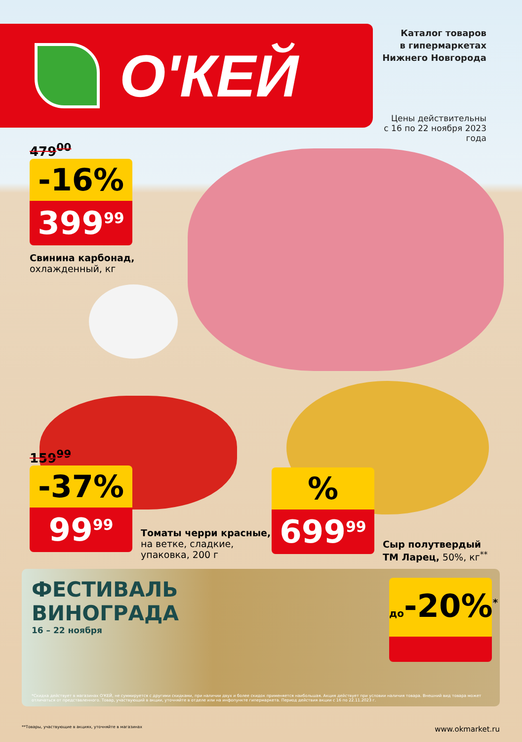О'КЕЙ
Каталог товаров
в гипермаркетах
Нижнего Новгорода
Цены действительны
с 16 по 22 ноября 2023 года
479<sup>00</sup>
-16%
399<sup>99</sup>
Свинина карбонад,
охлажденный, кг
159<sup>99</sup>
-37%
99<sup>99</sup>
Томаты черри красные,
на ветке, сладкие,
упаковка, 200 г
%
699<sup>99</sup>
Сыр полутвердый
ТМ Ларец, 50%, кг<sup>**</sup>
ФЕСТИВАЛЬ
ВИНОГРАДА
16 – 22 ноября
до-20%<sup>*</sup>
*Скидка действует в магазинах О'КЕЙ, не суммируется с другими скидками, при наличии двух и более скидок применяется наибольшая. Акция действует при условии наличия товара. Внешний вид товара может отличаться от представленного. Товар, участвующий в акции, уточняйте в отделе или на инфопункте гипермаркета. Период действия акции с 16 по 22.11.2023 г.
**Товары, участвующие в акциях, уточняйте в магазинах www.okmarket.ru